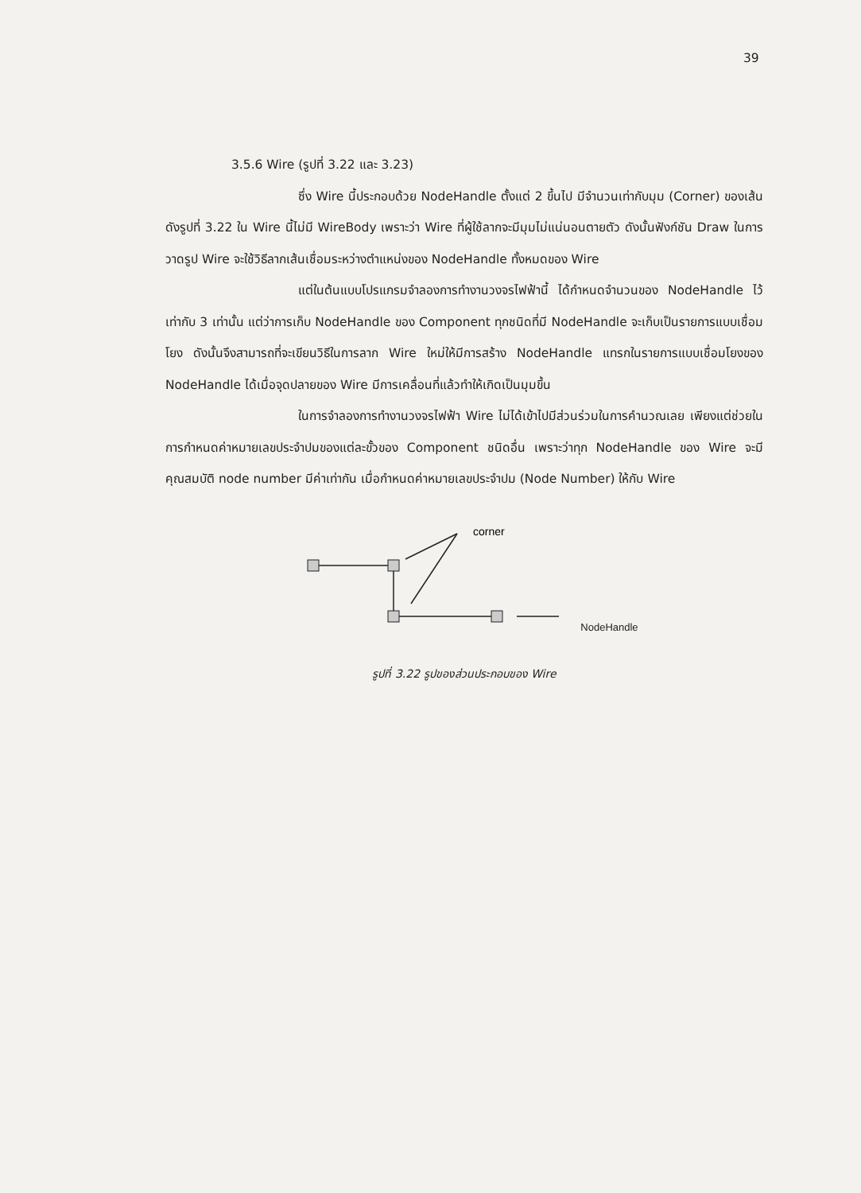39
3.5.6 Wire (รูปที่ 3.22 และ 3.23)
ซึ่ง Wire นี้ประกอบด้วย NodeHandle ตั้งแต่ 2 ขึ้นไป มีจำนวนเท่ากับมุม (Corner) ของเส้นดังรูปที่ 3.22 ใน Wire นี้ไม่มี WireBody เพราะว่า Wire ที่ผู้ใช้ลากจะมีมุมไม่แน่นอนตายตัว ดังนั้นฟังก์ชัน Draw ในการวาดรูป Wire จะใช้วิธีลากเส้นเชื่อมระหว่างตำแหน่งของ NodeHandle ทั้งหมดของ Wire
แต่ในต้นแบบโปรแกรมจำลองการทำงานวงจรไฟฟ้านี้ ได้กำหนดจำนวนของ NodeHandle ไว้เท่ากับ 3 เท่านั้น แต่ว่าการเก็บ NodeHandle ของ Component ทุกชนิดที่มี NodeHandle จะเก็บเป็นรายการแบบเชื่อมโยง ดังนั้นจึงสามารถที่จะเขียนวิธีในการลาก Wire ใหม่ให้มีการสร้าง NodeHandle แทรกในรายการแบบเชื่อมโยงของ NodeHandle ได้เมื่อจุดปลายของ Wire มีการเคลื่อนที่แล้วทำให้เกิดเป็นมุมขึ้น
ในการจำลองการทำงานวงจรไฟฟ้า Wire ไม่ได้เข้าไปมีส่วนร่วมในการคำนวณเลย เพียงแต่ช่วยในการกำหนดค่าหมายเลขประจำปมของแต่ละขั้วของ Component ชนิดอื่น เพราะว่าทุก NodeHandle ของ Wire จะมีคุณสมบัติ node number มีค่าเท่ากัน เมื่อกำหนดค่าหมายเลขประจำปม (Node Number) ให้กับ Wire
corner
NodeHandle
รูปที่ 3.22 รูปของส่วนประกอบของ Wire